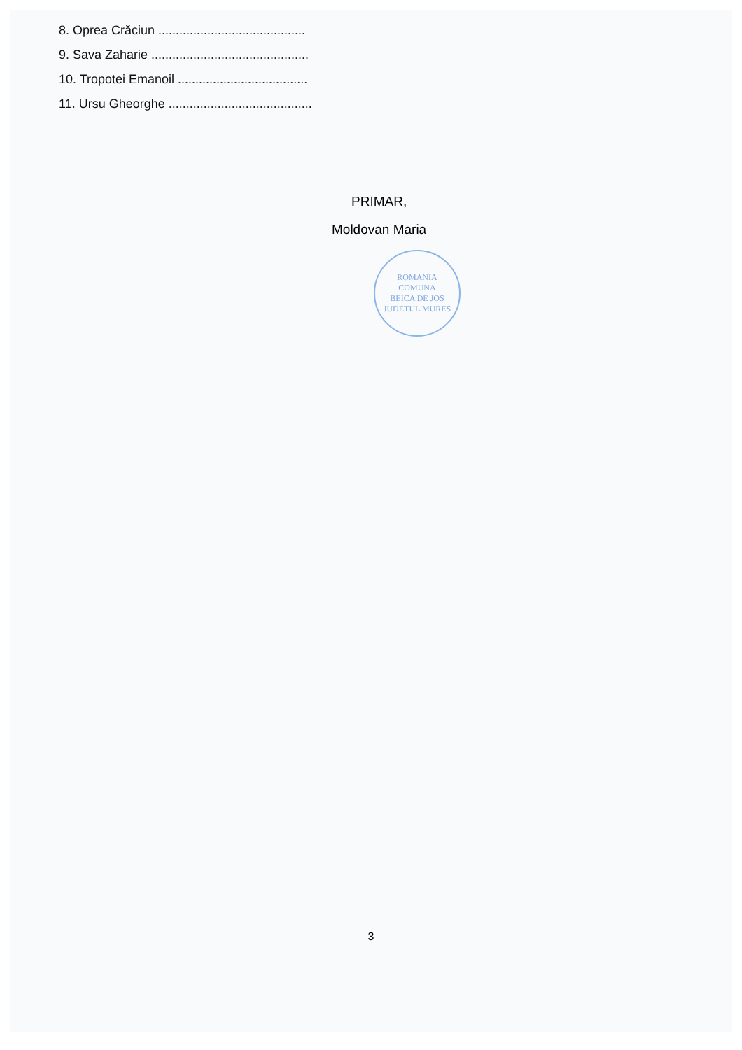8. Oprea Crăciun ..........................................
9. Sava Zaharie .............................................
10. Tropotei Emanoil .....................................
11. Ursu Gheorghe .........................................
PRIMAR,
Moldovan Maria
ROMANIA
COMUNA
BEICA DE JOS
JUDETUL MURES
3